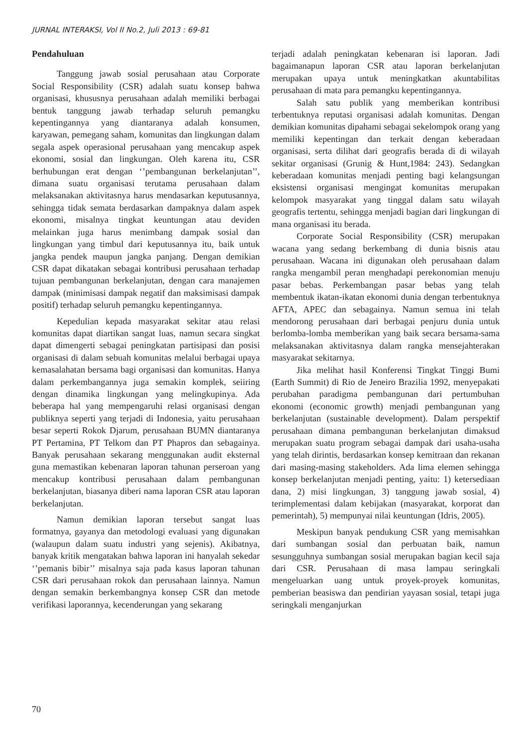JURNAL INTERAKSI, Vol II No.2, Juli 2013 : 69-81
Pendahuluan
Tanggung jawab sosial perusahaan atau Corporate Social Responsibility (CSR) adalah suatu konsep bahwa organisasi, khususnya perusahaan adalah memiliki berbagai bentuk tanggung jawab terhadap seluruh pemangku kepentingannya yang diantaranya adalah konsumen, karyawan, pemegang saham, komunitas dan lingkungan dalam segala aspek operasional perusahaan yang mencakup aspek ekonomi, sosial dan lingkungan. Oleh karena itu, CSR berhubungan erat dengan ‘’pembangunan berkelanjutan’’, dimana suatu organisasi terutama perusahaan dalam melaksanakan aktivitasnya harus mendasarkan keputusannya, sehingga tidak semata berdasarkan dampaknya dalam aspek ekonomi, misalnya tingkat keuntungan atau deviden melainkan juga harus menimbang dampak sosial dan lingkungan yang timbul dari keputusannya itu, baik untuk jangka pendek maupun jangka panjang. Dengan demikian CSR dapat dikatakan sebagai kontribusi perusahaan terhadap tujuan pembangunan berkelanjutan, dengan cara manajemen dampak (minimisasi dampak negatif dan maksimisasi dampak positif) terhadap seluruh pemangku kepentingannya.
Kepedulian kepada masyarakat sekitar atau relasi komunitas dapat diartikan sangat luas, namun secara singkat dapat dimengerti sebagai peningkatan partisipasi dan posisi organisasi di dalam sebuah komunitas melalui berbagai upaya kemasalahatan bersama bagi organisasi dan komunitas. Hanya dalam perkembangannya juga semakin komplek, seiiring dengan dinamika lingkungan yang melingkupinya. Ada beberapa hal yang mempengaruhi relasi organisasi dengan publiknya seperti yang terjadi di Indonesia, yaitu perusahaan besar seperti Rokok Djarum, perusahaan BUMN diantaranya PT Pertamina, PT Telkom dan PT Phapros dan sebagainya. Banyak perusahaan sekarang menggunakan audit eksternal guna memastikan kebenaran laporan tahunan perseroan yang mencakup kontribusi perusahaan dalam pembangunan berkelanjutan, biasanya diberi nama laporan CSR atau laporan berkelanjutan.
Namun demikian laporan tersebut sangat luas formatnya, gayanya dan metodologi evaluasi yang digunakan (walaupun dalam suatu industri yang sejenis). Akibatnya, banyak kritik mengatakan bahwa laporan ini hanyalah sekedar ‘’pemanis bibir’’ misalnya saja pada kasus laporan tahunan CSR dari perusahaan rokok dan perusahaan lainnya. Namun dengan semakin berkembangnya konsep CSR dan metode verifikasi laporannya, kecenderungan yang sekarang
terjadi adalah peningkatan kebenaran isi laporan. Jadi bagaimanapun laporan CSR atau laporan berkelanjutan merupakan upaya untuk meningkatkan akuntabilitas perusahaan di mata para pemangku kepentingannya.
Salah satu publik yang memberikan kontribusi terbentuknya reputasi organisasi adalah komunitas. Dengan demikian komunitas dipahami sebagai sekelompok orang yang memiliki kepentingan dan terkait dengan keberadaan organisasi, serta dilihat dari geografis berada di di wilayah sekitar organisasi (Grunig & Hunt,1984: 243). Sedangkan keberadaan komunitas menjadi penting bagi kelangsungan eksistensi organisasi mengingat komunitas merupakan kelompok masyarakat yang tinggal dalam satu wilayah geografis tertentu, sehingga menjadi bagian dari lingkungan di mana organisasi itu berada.
Corporate Social Responsibility (CSR) merupakan wacana yang sedang berkembang di dunia bisnis atau perusahaan. Wacana ini digunakan oleh perusahaan dalam rangka mengambil peran menghadapi perekonomian menuju pasar bebas. Perkembangan pasar bebas yang telah membentuk ikatan-ikatan ekonomi dunia dengan terbentuknya AFTA, APEC dan sebagainya. Namun semua ini telah mendorong perusahaan dari berbagai penjuru dunia untuk berlomba-lomba memberikan yang baik secara bersama-sama melaksanakan aktivitasnya dalam rangka mensejahterakan masyarakat sekitarnya.
Jika melihat hasil Konferensi Tingkat Tinggi Bumi (Earth Summit) di Rio de Jeneiro Brazilia 1992, menyepakati perubahan paradigma pembangunan dari pertumbuhan ekonomi (economic growth) menjadi pembangunan yang berkelanjutan (sustainable development). Dalam perspektif perusahaan dimana pembangunan berkelanjutan dimaksud merupakan suatu program sebagai dampak dari usaha-usaha yang telah dirintis, berdasarkan konsep kemitraan dan rekanan dari masing-masing stakeholders. Ada lima elemen sehingga konsep berkelanjutan menjadi penting, yaitu: 1) ketersediaan dana, 2) misi lingkungan, 3) tanggung jawab sosial, 4) terimplementasi dalam kebijakan (masyarakat, korporat dan pemerintah), 5) mempunyai nilai keuntungan (Idris, 2005).
Meskipun banyak pendukung CSR yang memisahkan dari sumbangan sosial dan perbuatan baik, namun sesungguhnya sumbangan sosial merupakan bagian kecil saja dari CSR. Perusahaan di masa lampau seringkali mengeluarkan uang untuk proyek-proyek komunitas, pemberian beasiswa dan pendirian yayasan sosial, tetapi juga seringkali menganjurkan
70